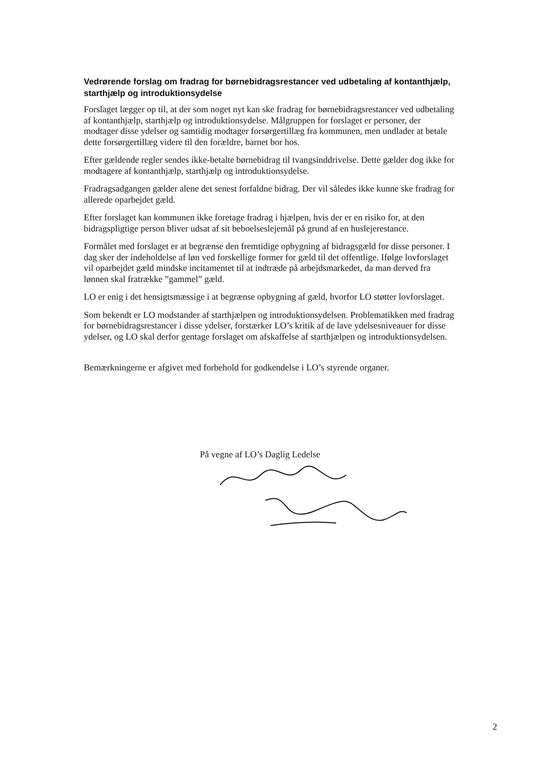Vedrørende forslag om fradrag for børnebidragsrestancer ved udbetaling af kontanthjælp, starthjælp og introduktionsydelse
Forslaget lægger op til, at der som noget nyt kan ske fradrag for børnebidragsrestancer ved udbetaling af kontanthjælp, starthjælp og introduktionsydelse. Målgruppen for forslaget er personer, der modtager disse ydelser og samtidig modtager forsørgertillæg fra kommunen, men undlader at betale dette forsørgertillæg videre til den forældre, barnet bor hos.
Efter gældende regler sendes ikke-betalte børnebidrag til tvangsinddrivelse. Dette gælder dog ikke for modtagere af kontanthjælp, starthjælp og introduktionsydelse.
Fradragsadgangen gælder alene det senest forfaldne bidrag. Der vil således ikke kunne ske fradrag for allerede oparbejdet gæld.
Efter forslaget kan kommunen ikke foretage fradrag i hjælpen, hvis der er en risiko for, at den bidragspligtige person bliver udsat af sit beboelseslejemål på grund af en huslejerestance.
Formålet med forslaget er at begrænse den fremtidige opbygning af bidragsgæld for disse personer. I dag sker der indeholdelse af løn ved forskellige former for gæld til det offentlige. Ifølge lovforslaget vil oparbejdet gæld mindske incitamentet til at indtræde på arbejdsmarkedet, da man derved fra lønnen skal fratrække ”gammel” gæld.
LO er enig i det hensigtsmæssige i at begrænse opbygning af gæld, hvorfor LO støtter lovforslaget.
Som bekendt er LO modstander af starthjælpen og introduktionsydelsen. Problematikken med fradrag for børnebidragsrestancer i disse ydelser, forstærker LO’s kritik af de lave ydelsesniveauer for disse ydelser, og LO skal derfor gentage forslaget om afskaffelse af starthjælpen og introduktionsydelsen.
Bemærkningerne er afgivet med forbehold for godkendelse i LO’s styrende organer.
På vegne af LO’s Daglig Ledelse
2